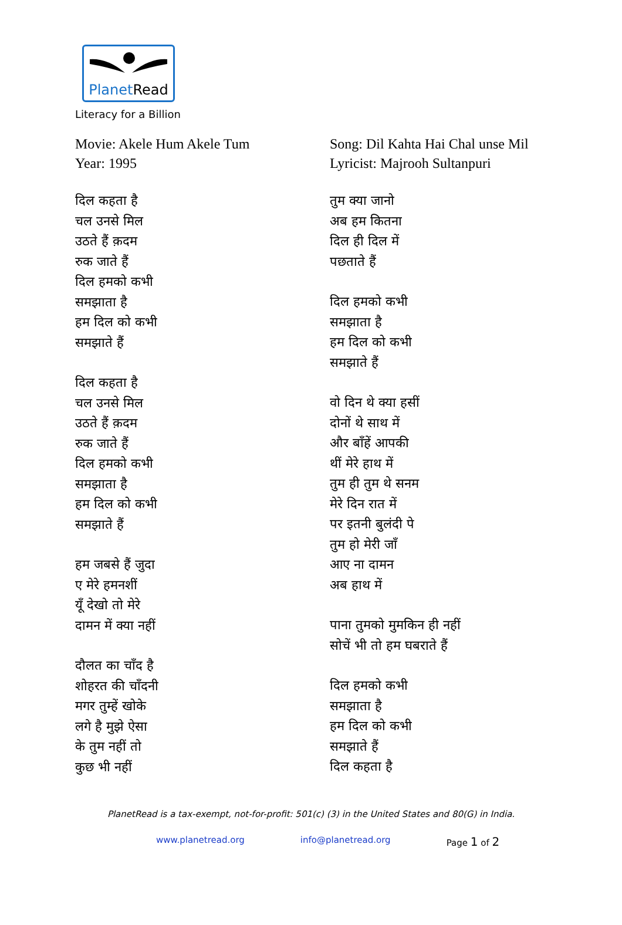PlanetRead
Literacy for a Billion
Movie: Akele Hum Akele Tum
Year: 1995
दिल कहता है
चल उनसे मिल
उठते हैं क़दम
रुक जाते हैं
दिल हमको कभी
समझाता है
हम दिल को कभी
समझाते हैं
दिल कहता है
चल उनसे मिल
उठते हैं क़दम
रुक जाते हैं
दिल हमको कभी
समझाता है
हम दिल को कभी
समझाते हैं
हम जबसे हैं जुदा
ए मेरे हमनशीं
यूँ देखो तो मेरे
दामन में क्या नहीं
दौलत का चाँद है
शोहरत की चाँदनी
मगर तुम्हें खोके
लगे है मुझे ऐसा
के तुम नहीं तो
कुछ भी नहीं
Song: Dil Kahta Hai Chal unse Mil
Lyricist: Majrooh Sultanpuri
तुम क्या जानो
अब हम कितना
दिल ही दिल में
पछताते हैं
दिल हमको कभी
समझाता है
हम दिल को कभी
समझाते हैं
वो दिन थे क्या हसीं
दोनों थे साथ में
और बाँहें आपकी
थीं मेरे हाथ में
तुम ही तुम थे सनम
मेरे दिन रात में
पर इतनी बुलंदी पे
तुम हो मेरी जाँ
आए ना दामन
अब हाथ में
पाना तुमको मुमकिन ही नहीं
सोचें भी तो हम घबराते हैं
दिल हमको कभी
समझाता है
हम दिल को कभी
समझाते हैं
दिल कहता है
PlanetRead is a tax-exempt, not-for-profit: 501(c) (3) in the United States and 80(G) in India.
www.planetread.org info@planetread.org Page 1 of 2